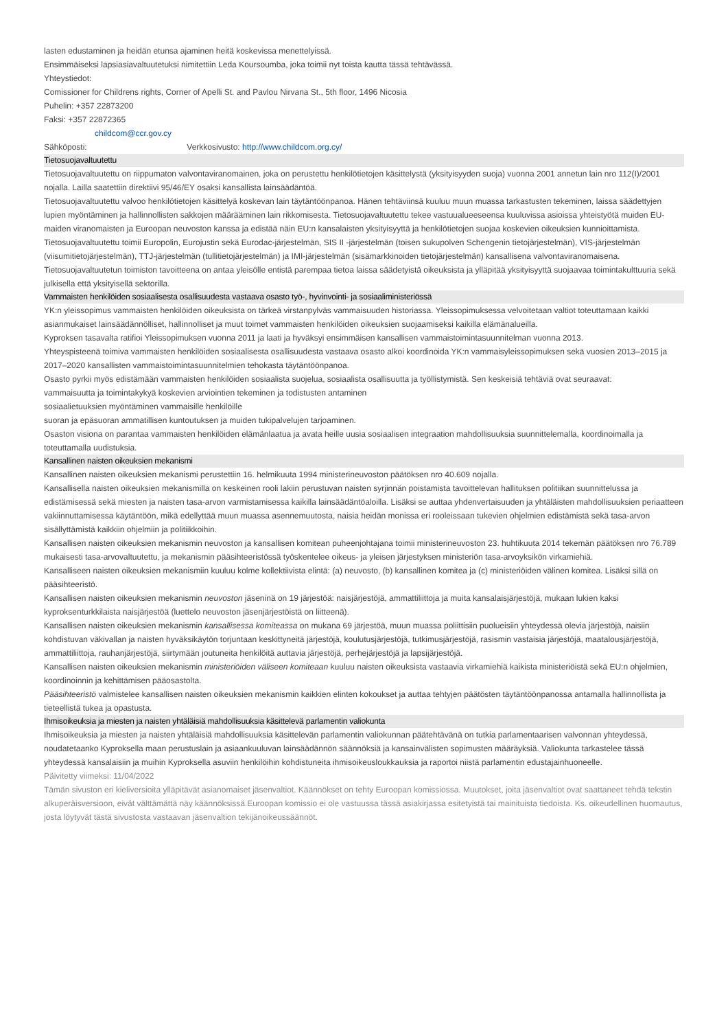lasten edustaminen ja heidän etunsa ajaminen heitä koskevissa menettelyissä.
Ensimmäiseksi lapsiasiavaltuutetuksi nimitettiin Leda Koursoumba, joka toimii nyt toista kautta tässä tehtävässä.
Yhteystiedot:
Comissioner for Childrens rights, Corner of Apelli St. and Pavlou Nirvana St., 5th floor, 1496 Nicosia
Puhelin: +357 22873200
Faksi: +357 22872365
childcom@ccr.gov.cy
Sähköposti: Verkkosivusto: http://www.childcom.org.cy/
Tietosuojavaltuutettu
Tietosuojavaltuutettu on riippumaton valvontaviranomainen, joka on perustettu henkilötietojen käsittelystä (yksityisyyden suoja) vuonna 2001 annetun lain nro 112(I)/2001 nojalla. Lailla saatettiin direktiivi 95/46/EY osaksi kansallista lainsäädäntöä.
Tietosuojavaltuutettu valvoo henkilötietojen käsittelyä koskevan lain täytäntöönpanoa. Hänen tehtäviinsä kuuluu muun muassa tarkastusten tekeminen, laissa säädettyjen lupien myöntäminen ja hallinnollisten sakkojen määrääminen lain rikkomisesta. Tietosuojavaltuutettu tekee vastuualueeseensa kuuluvissa asioissa yhteistyötä muiden EU-maiden viranomaisten ja Euroopan neuvoston kanssa ja edistää näin EU:n kansalaisten yksityisyyttä ja henkilötietojen suojaa koskevien oikeuksien kunnioittamista.
Tietosuojavaltuutettu toimii Europolin, Eurojustin sekä Eurodac-järjestelmän, SIS II -järjestelmän (toisen sukupolven Schengenin tietojärjestelmän), VIS-järjestelmän (viisumitietojärjestelmän), TTJ-järjestelmän (tullitietojärjestelmän) ja IMI-järjestelmän (sisämarkkinoiden tietojärjestelmän) kansallisena valvontaviranomaisena.
Tietosuojavaltuutetun toimiston tavoitteena on antaa yleisölle entistä parempaa tietoa laissa säädetyistä oikeuksista ja ylläpitää yksityisyyttä suojaavaa toimintakulttuuria sekä julkisella että yksityisellä sektorilla.
Vammaisten henkilöiden sosiaalisesta osallisuudesta vastaava osasto työ-, hyvinvointi- ja sosiaaliministeriössä
YK:n yleissopimus vammaisten henkilöiden oikeuksista on tärkeä virstanpylväs vammaisuuden historiassa. Yleissopimuksessa velvoitetaan valtiot toteuttamaan kaikki asianmukaiset lainsäädännölliset, hallinnolliset ja muut toimet vammaisten henkilöiden oikeuksien suojaamiseksi kaikilla elämänalueilla.
Kyproksen tasavalta ratifioi Yleissopimuksen vuonna 2011 ja laati ja hyväksyi ensimmäisen kansallisen vammaistoimintasuunnitelman vuonna 2013.
Yhteyspisteenä toimiva vammaisten henkilöiden sosiaalisesta osallisuudesta vastaava osasto alkoi koordinoida YK:n vammaisyleissopimuksen sekä vuosien 2013–2015 ja 2017–2020 kansallisten vammaistoimintasuunnitelmien tehokasta täytäntöönpanoa.
Osasto pyrkii myös edistämään vammaisten henkilöiden sosiaalista suojelua, sosiaalista osallisuutta ja työllistymistä. Sen keskeisiä tehtäviä ovat seuraavat:
vammaisuutta ja toimintakykyä koskevien arviointien tekeminen ja todistusten antaminen
sosiaalietuuksien myöntäminen vammaisille henkilöille
suoran ja epäsuoran ammatillisen kuntoutuksen ja muiden tukipalvelujen tarjoaminen.
Osaston visiona on parantaa vammaisten henkilöiden elämänlaatua ja avata heille uusia sosiaalisen integraation mahdollisuuksia suunnittelemalla, koordinoimalla ja toteuttamalla uudistuksia.
Kansallinen naisten oikeuksien mekanismi
Kansallinen naisten oikeuksien mekanismi perustettiin 16. helmikuuta 1994 ministerineuvoston päätöksen nro 40.609 nojalla.
Kansallisella naisten oikeuksien mekanismilla on keskeinen rooli lakiin perustuvan naisten syrjinnän poistamista tavoittelevan hallituksen politiikan suunnittelussa ja edistämisessä sekä miesten ja naisten tasa-arvon varmistamisessa kaikilla lainsäädäntöaloilla. Lisäksi se auttaa yhdenvertaisuuden ja yhtäläisten mahdollisuuksien periaatteen vakiinnuttamisessa käytäntöön, mikä edellyttää muun muassa asennemuutosta, naisia heidän monissa eri rooleissaan tukevien ohjelmien edistämistä sekä tasa-arvon sisällyttämistä kaikkiin ohjelmiin ja politiikkoihin.
Kansallisen naisten oikeuksien mekanismin neuvoston ja kansallisen komitean puheenjohtajana toimii ministerineuvoston 23. huhtikuuta 2014 tekemän päätöksen nro 76.789 mukaisesti tasa-arvovaltuutettu, ja mekanismin pääsihteeristössä työskentelee oikeus- ja yleisen järjestyksen ministeriön tasa-arvoyksikön virkamiehiä.
Kansalliseen naisten oikeuksien mekanismiin kuuluu kolme kollektiivista elintä: (a) neuvosto, (b) kansallinen komitea ja (c) ministeriöiden välinen komitea. Lisäksi sillä on pääsihteeristö.
Kansallisen naisten oikeuksien mekanismin neuvoston jäseninä on 19 järjestöä: naisjärjestöjä, ammattiliittoja ja muita kansalaisjärjestöjä, mukaan lukien kaksi kyproksenturkkilaista naisjärjestöä (luettelo neuvoston jäsenjärjestöistä on liitteenä).
Kansallisen naisten oikeuksien mekanismin kansallisessa komiteassa on mukana 69 järjestöä, muun muassa poliittisiin puolueisiin yhteydessä olevia järjestöjä, naisiin kohdistuvan väkivallan ja naisten hyväksikäytön torjuntaan keskittyneitä järjestöjä, koulutusjärjestöjä, tutkimusjärjestöjä, rasismin vastaisia järjestöjä, maatalousjärjestöjä, ammattiliittoja, rauhanjärjestöjä, siirtymään joutuneita henkilöitä auttavia järjestöjä, perhejärjestöjä ja lapsijärjestöjä.
Kansallisen naisten oikeuksien mekanismin ministeriöiden väliseen komiteaan kuuluu naisten oikeuksista vastaavia virkamiehiä kaikista ministeriöistä sekä EU:n ohjelmien, koordinoinnin ja kehittämisen pääosastolta.
Pääsihteeristö valmistelee kansallisen naisten oikeuksien mekanismin kaikkien elinten kokoukset ja auttaa tehtyjen päätösten täytäntöönpanossa antamalla hallinnollista ja tieteellistä tukea ja opastusta.
Ihmisoikeuksia ja miesten ja naisten yhtäläisiä mahdollisuuksia käsittelevä parlamentin valiokunta
Ihmisoikeuksia ja miesten ja naisten yhtäläisiä mahdollisuuksia käsittelevän parlamentin valiokunnan päätehtävänä on tutkia parlamentaarisen valvonnan yhteydessä, noudatetaanko Kyproksella maan perustuslain ja asiaankuuluvan lainsäädännön säännöksiä ja kansainvälisten sopimusten määräyksiä. Valiokunta tarkastelee tässä yhteydessä kansalaisiin ja muihin Kyproksella asuviin henkilöihin kohdistuneita ihmisoikeusloukkauksia ja raportoi niistä parlamentin edustajainhuoneelle.
Päivitetty viimeksi: 11/04/2022
Tämän sivuston eri kieliversioita ylläpitävät asianomaiset jäsenvaltiot. Käännökset on tehty Euroopan komissiossa. Muutokset, joita jäsenvaltiot ovat saattaneet tehdä tekstin alkuperäisversioon, eivät välttämättä näy käännöksissä.Euroopan komissio ei ole vastuussa tässä asiakirjassa esitetyistä tai mainituista tiedoista. Ks. oikeudellinen huomautus, josta löytyvät tästä sivustosta vastaavan jäsenvaltion tekijänoikeussäännöt.